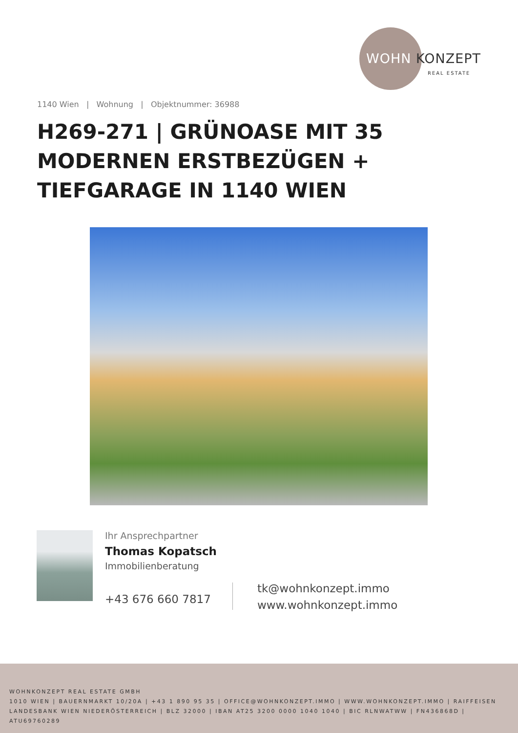WOHN KONZEPT
REAL ESTATE
1140 Wien | Wohnung | Objektnummer: 36988
H269-271 | GRÜNOASE MIT 35 MODERNEN ERSTBEZÜGEN + TIEFGARAGE IN 1140 WIEN
Ihr Ansprechpartner
Thomas Kopatsch
Immobilienberatung
+43 676 660 7817
tk@wohnkonzept.immo
www.wohnkonzept.immo
WOHNKONZEPT REAL ESTATE GMBH
1010 WIEN | BAUERNMARKT 10/20A | +43 1 890 95 35 | OFFICE@WOHNKONZEPT.IMMO | WWW.WOHNKONZEPT.IMMO | RAIFFEISEN LANDESBANK WIEN NIEDERÖSTERREICH | BLZ 32000 | IBAN AT25 3200 0000 1040 1040 | BIC RLNWATWW | FN436868D | ATU69760289